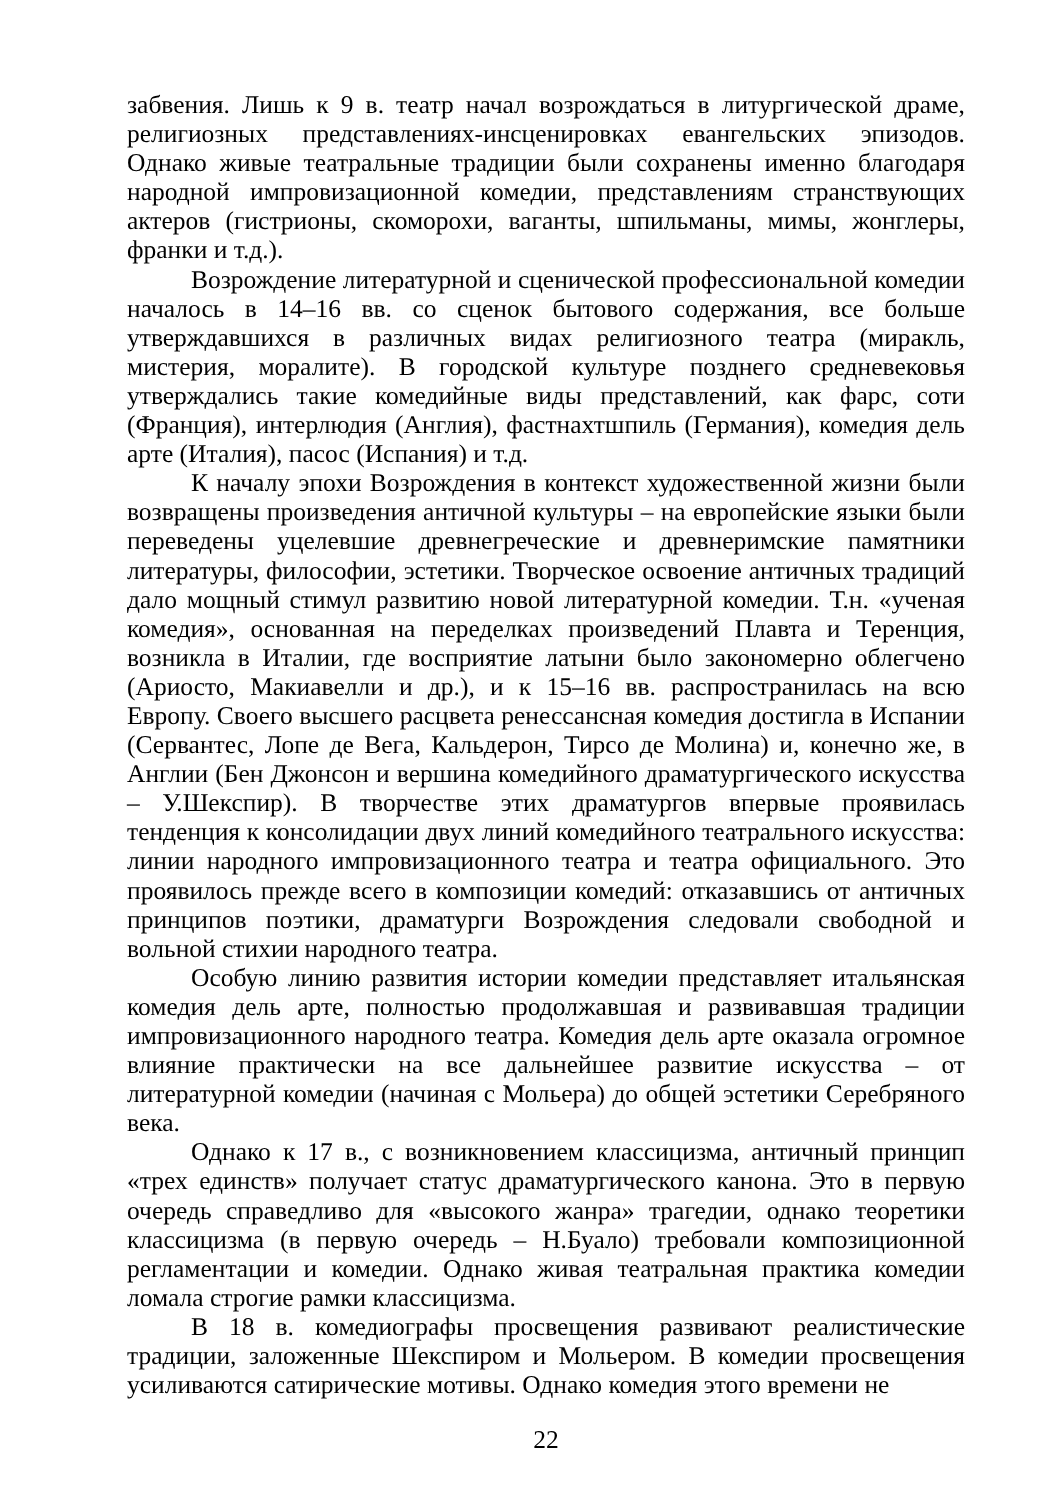забвения. Лишь к 9 в. театр начал возрождаться в литургической драме, религиозных представлениях-инсценировках евангельских эпизодов. Однако живые театральные традиции были сохранены именно благодаря народной импровизационной комедии, представлениям странствующих актеров (гистрионы, скоморохи, ваганты, шпильманы, мимы, жонглеры, франки и т.д.).
Возрождение литературной и сценической профессиональной комедии началось в 14–16 вв. со сценок бытового содержания, все больше утверждавшихся в различных видах религиозного театра (миракль, мистерия, моралите). В городской культуре позднего средневековья утверждались такие комедийные виды представлений, как фарс, соти (Франция), интерлюдия (Англия), фастнахтшпиль (Германия), комедия дель арте (Италия), пасос (Испания) и т.д.
К началу эпохи Возрождения в контекст художественной жизни были возвращены произведения античной культуры – на европейские языки были переведены уцелевшие древнегреческие и древнеримские памятники литературы, философии, эстетики. Творческое освоение античных традиций дало мощный стимул развитию новой литературной комедии. Т.н. «ученая комедия», основанная на переделках произведений Плавта и Теренция, возникла в Италии, где восприятие латыни было закономерно облегчено (Ариосто, Макиавелли и др.), и к 15–16 вв. распространилась на всю Европу. Своего высшего расцвета ренессансная комедия достигла в Испании (Сервантес, Лопе де Вега, Кальдерон, Тирсо де Молина) и, конечно же, в Англии (Бен Джонсон и вершина комедийного драматургического искусства – У.Шекспир). В творчестве этих драматургов впервые проявилась тенденция к консолидации двух линий комедийного театрального искусства: линии народного импровизационного театра и театра официального. Это проявилось прежде всего в композиции комедий: отказавшись от античных принципов поэтики, драматурги Возрождения следовали свободной и вольной стихии народного театра.
Особую линию развития истории комедии представляет итальянская комедия дель арте, полностью продолжавшая и развивавшая традиции импровизационного народного театра. Комедия дель арте оказала огромное влияние практически на все дальнейшее развитие искусства – от литературной комедии (начиная с Мольера) до общей эстетики Серебряного века.
Однако к 17 в., с возникновением классицизма, античный принцип «трех единств» получает статус драматургического канона. Это в первую очередь справедливо для «высокого жанра» трагедии, однако теоретики классицизма (в первую очередь – Н.Буало) требовали композиционной регламентации и комедии. Однако живая театральная практика комедии ломала строгие рамки классицизма.
В 18 в. комедиографы просвещения развивают реалистические традиции, заложенные Шекспиром и Мольером. В комедии просвещения усиливаются сатирические мотивы. Однако комедия этого времени не
22